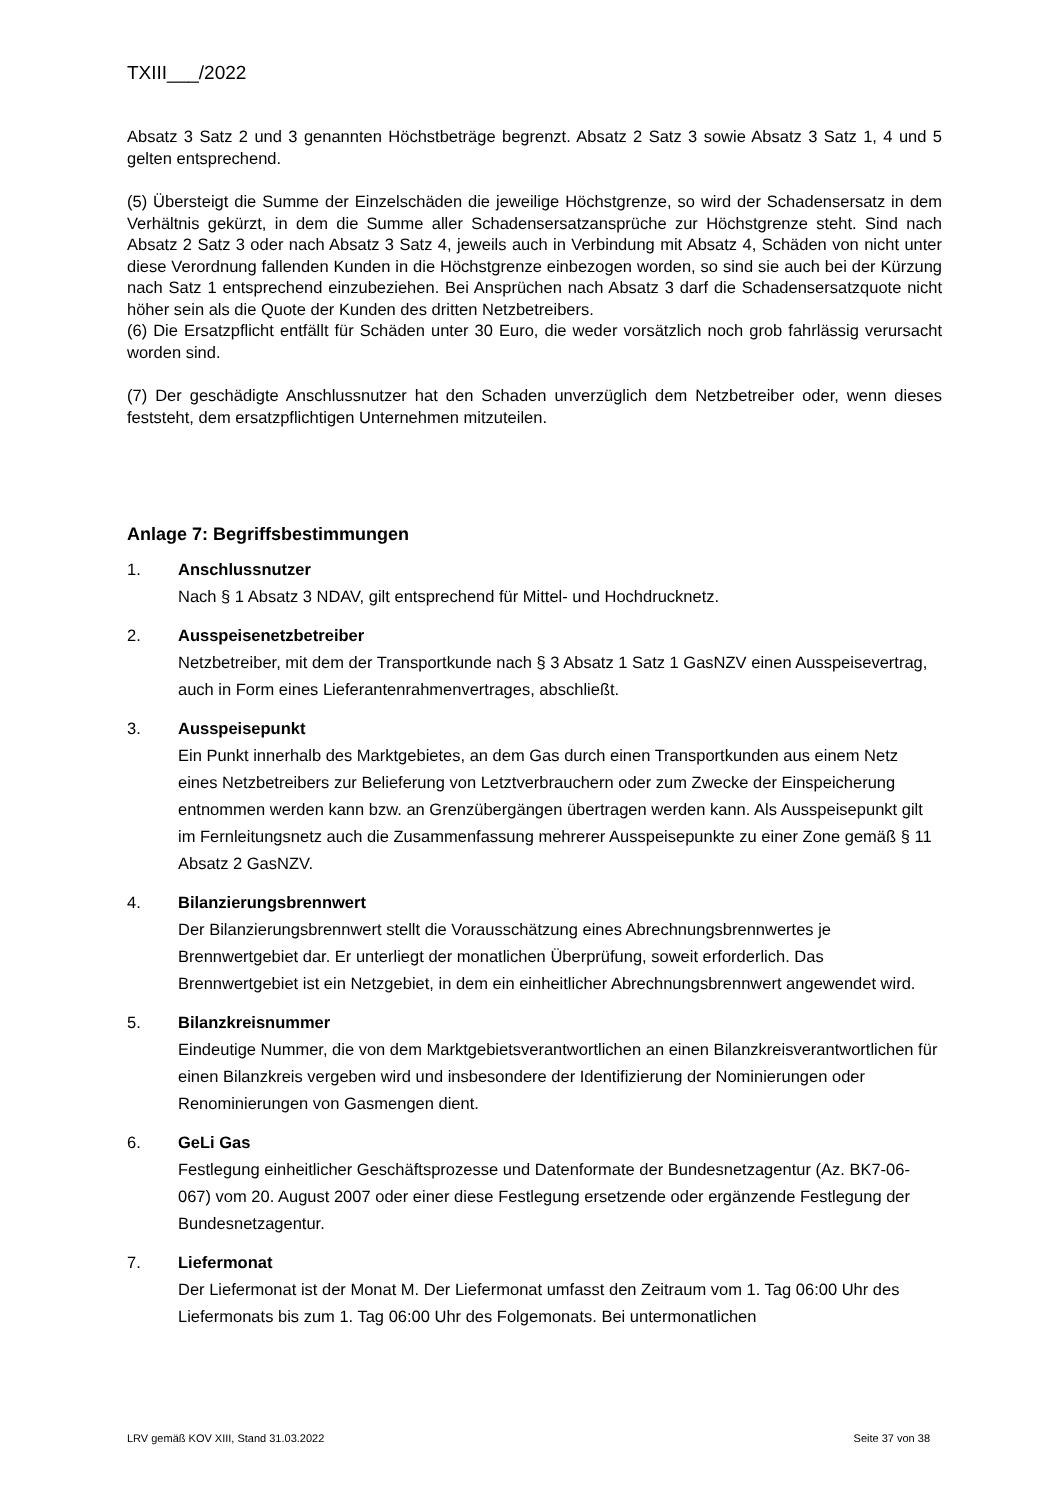TXIII___/2022
Absatz 3 Satz 2 und 3 genannten Höchstbeträge begrenzt. Absatz 2 Satz 3 sowie Absatz 3 Satz 1, 4 und 5 gelten entsprechend.
(5) Übersteigt die Summe der Einzelschäden die jeweilige Höchstgrenze, so wird der Schadensersatz in dem Verhältnis gekürzt, in dem die Summe aller Schadensersatzansprüche zur Höchstgrenze steht. Sind nach Absatz 2 Satz 3 oder nach Absatz 3 Satz 4, jeweils auch in Verbindung mit Absatz 4, Schäden von nicht unter diese Verordnung fallenden Kunden in die Höchstgrenze einbezogen worden, so sind sie auch bei der Kürzung nach Satz 1 entsprechend einzubeziehen. Bei Ansprüchen nach Absatz 3 darf die Schadensersatzquote nicht höher sein als die Quote der Kunden des dritten Netzbetreibers.
(6) Die Ersatzpflicht entfällt für Schäden unter 30 Euro, die weder vorsätzlich noch grob fahrlässig verursacht worden sind.
(7) Der geschädigte Anschlussnutzer hat den Schaden unverzüglich dem Netzbetreiber oder, wenn dieses feststeht, dem ersatzpflichtigen Unternehmen mitzuteilen.
Anlage 7: Begriffsbestimmungen
1. Anschlussnutzer
Nach § 1 Absatz 3 NDAV, gilt entsprechend für Mittel- und Hochdrucknetz.
2. Ausspeisenetzbetreiber
Netzbetreiber, mit dem der Transportkunde nach § 3 Absatz 1 Satz 1 GasNZV einen Ausspeisevertrag, auch in Form eines Lieferantenrahmenvertrages, abschließt.
3. Ausspeisepunkt
Ein Punkt innerhalb des Marktgebietes, an dem Gas durch einen Transportkunden aus einem Netz eines Netzbetreibers zur Belieferung von Letztverbrauchern oder zum Zwecke der Einspeicherung entnommen werden kann bzw. an Grenzübergängen übertragen werden kann. Als Ausspeisepunkt gilt im Fernleitungsnetz auch die Zusammenfassung mehrerer Ausspeisepunkte zu einer Zone gemäß § 11 Absatz 2 GasNZV.
4. Bilanzierungsbrennwert
Der Bilanzierungsbrennwert stellt die Vorausschätzung eines Abrechnungsbrennwertes je Brennwertgebiet dar. Er unterliegt der monatlichen Überprüfung, soweit erforderlich. Das Brennwertgebiet ist ein Netzgebiet, in dem ein einheitlicher Abrechnungsbrennwert angewendet wird.
5. Bilanzkreisnummer
Eindeutige Nummer, die von dem Marktgebietsverantwortlichen an einen Bilanzkreisverantwortlichen für einen Bilanzkreis vergeben wird und insbesondere der Identifizierung der Nominierungen oder Renominierungen von Gasmengen dient.
6. GeLi Gas
Festlegung einheitlicher Geschäftsprozesse und Datenformate der Bundesnetzagentur (Az. BK7-06-067) vom 20. August 2007 oder einer diese Festlegung ersetzende oder ergänzende Festlegung der Bundesnetzagentur.
7. Liefermonat
Der Liefermonat ist der Monat M. Der Liefermonat umfasst den Zeitraum vom 1. Tag 06:00 Uhr des Liefermonats bis zum 1. Tag 06:00 Uhr des Folgemonats. Bei untermonatlichen
LRV gemäß KOV XIII, Stand 31.03.2022 Seite 37 von 38